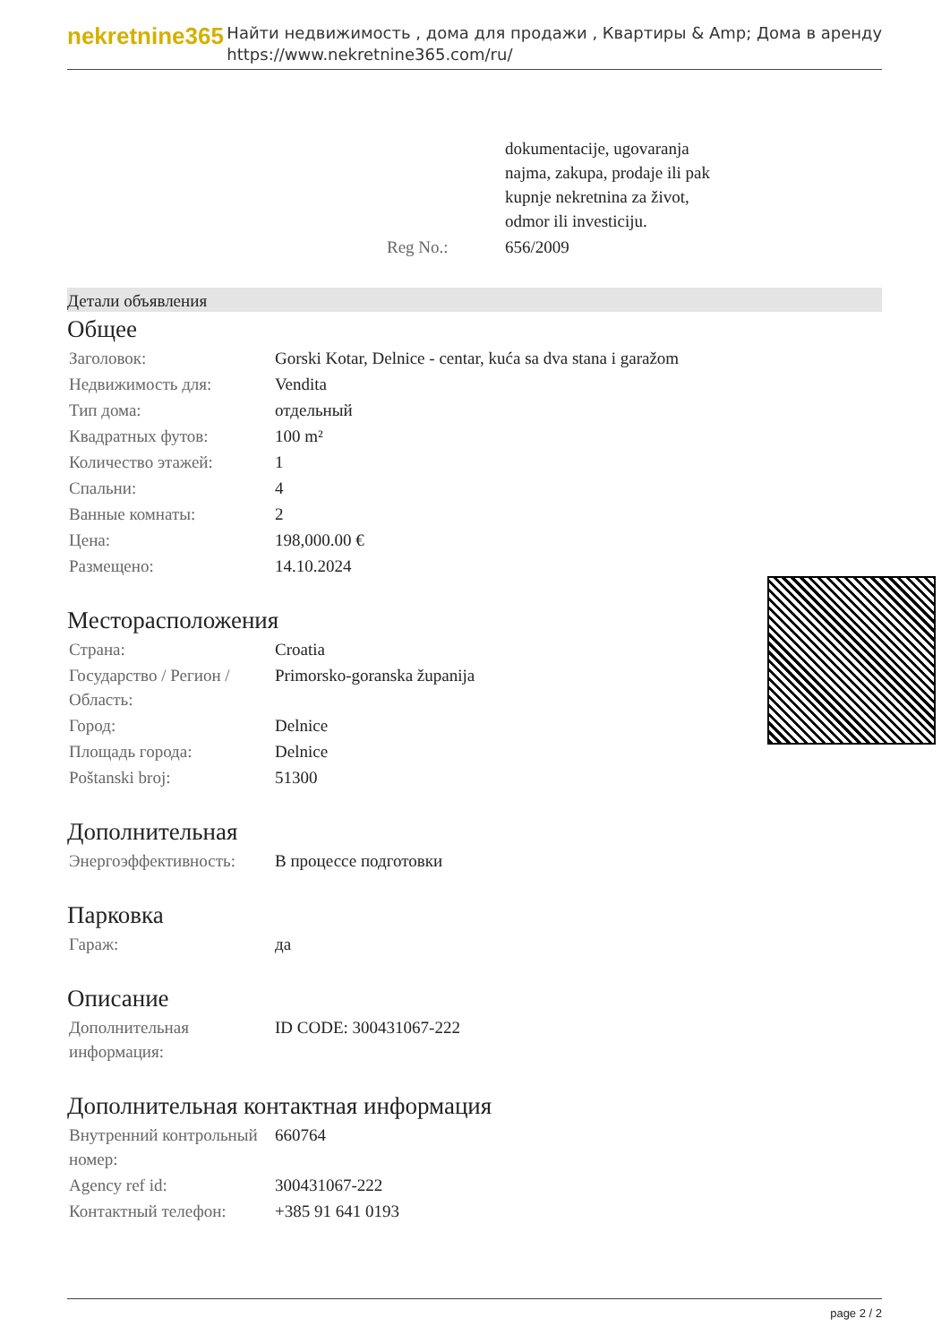nekretnine365
Найти недвижимость , дома для продажи , Квартиры & Amp; Дома в аренду
https://www.nekretnine365.com/ru/
| | dokumentacije, ugovaranja najma, zakupa, prodaje ili pak kupnje nekretnina za život, odmor ili investiciju. |
| Reg No.: | 656/2009 |
Детали объявления
Общее
| Заголовок: | Gorski Kotar, Delnice - centar, kuća sa dva stana i garažom |
| Недвижимость для: | Vendita |
| Тип дома: | отдельный |
| Квадратных футов: | 100 m² |
| Количество этажей: | 1 |
| Спальни: | 4 |
| Ванные комнаты: | 2 |
| Цена: | 198,000.00 € |
| Размещено: | 14.10.2024 |
Месторасположения
| Страна: | Croatia |
| Государство / Регион / Область: | Primorsko-goranska županija |
| Город: | Delnice |
| Площадь города: | Delnice |
| Poštanski broj: | 51300 |
Дополнительная
| Энергоэффективность: | В процессе подготовки |
Парковка
| Гараж: | да |
Описание
| Дополнительная информация: | ID CODE: 300431067-222 |
Дополнительная контактная информация
| Внутренний контрольный номер: | 660764 |
| Agency ref id: | 300431067-222 |
| Контактный телефон: | +385 91 641 0193 |
page 2 / 2